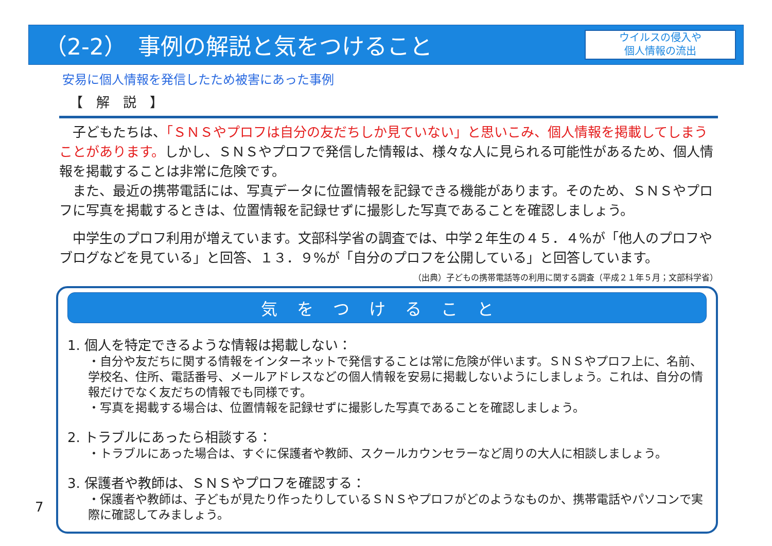（2-2）　事例の解説と気をつけること
ウイルスの侵入や
個人情報の流出
安易に個人情報を発信したため被害にあった事例
【　解　説　】
　子どもたちは、「ＳＮＳやプロフは自分の友だちしか見ていない」と思いこみ、個人情報を掲載してしまうことがあります。しかし、ＳＮＳやプロフで発信した情報は、様々な人に見られる可能性があるため、個人情報を掲載することは非常に危険です。
　また、最近の携帯電話には、写真データに位置情報を記録できる機能があります。そのため、ＳＮＳやプロフに写真を掲載するときは、位置情報を記録せずに撮影した写真であることを確認しましょう。
　中学生のプロフ利用が増えています。文部科学省の調査では、中学２年生の４５．４%が「他人のプロフやブログなどを見ている」と回答、１３．９%が「自分のプロフを公開している」と回答しています。
（出典）子どもの携帯電話等の利用に関する調査（平成２１年５月；文部科学省）
気をつけること
1. 個人を特定できるような情報は掲載しない：
・自分や友だちに関する情報をインターネットで発信することは常に危険が伴います。ＳＮＳやプロフ上に、名前、学校名、住所、電話番号、メールアドレスなどの個人情報を安易に掲載しないようにしましょう。これは、自分の情報だけでなく友だちの情報でも同様です。
・写真を掲載する場合は、位置情報を記録せずに撮影した写真であることを確認しましょう。
2. トラブルにあったら相談する：
・トラブルにあった場合は、すぐに保護者や教師、スクールカウンセラーなど周りの大人に相談しましょう。
3. 保護者や教師は、ＳＮＳやプロフを確認する：
・保護者や教師は、子どもが見たり作ったりしているＳＮＳやプロフがどのようなものか、携帯電話やパソコンで実際に確認してみましょう。
7